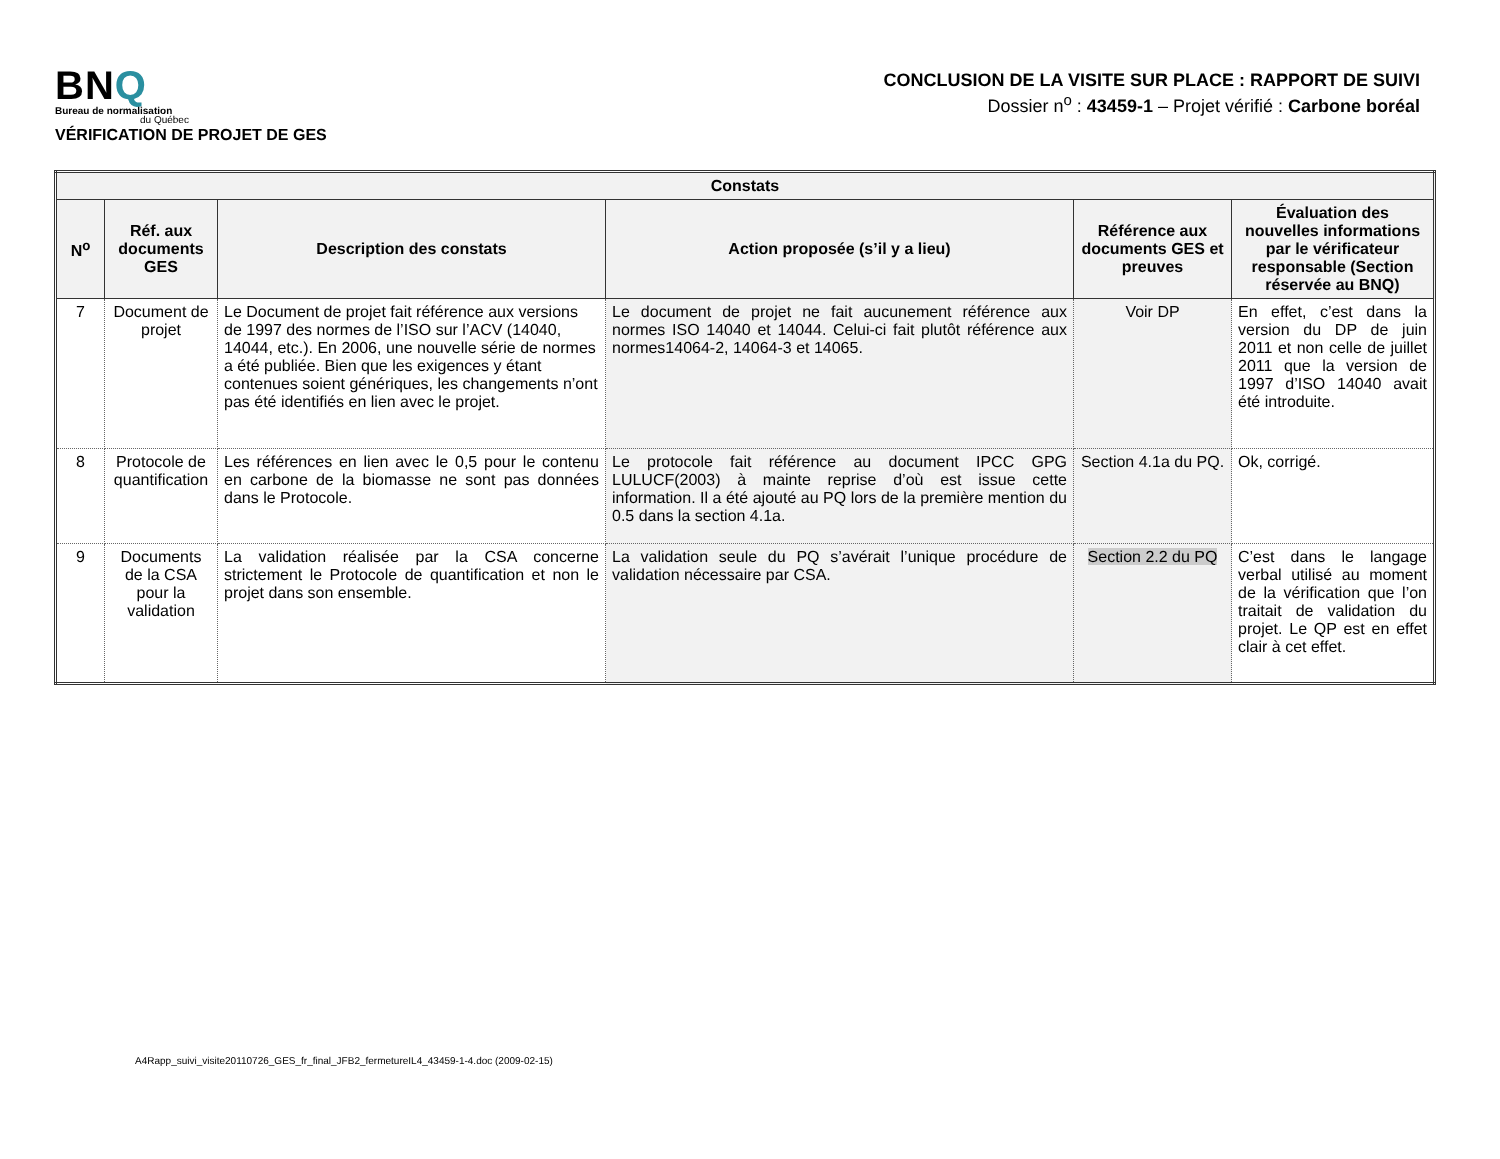BNQ
Bureau de normalisation
du Québec
VÉRIFICATION DE PROJET DE GES
CONCLUSION DE LA VISITE SUR PLACE : RAPPORT DE SUIVI
Dossier n<sup>o</sup> : 43459-1 – Projet vérifié : Carbone boréal
| Constats | | | | | |
| --- | --- | --- | --- | --- | --- |
| N<sup>o</sup> | Réf. aux documents GES | Description des constats | Action proposée (s’il y a lieu) | Référence aux documents GES et preuves | Évaluation des nouvelles informations par le vérificateur responsable (Section réservée au BNQ) |
| 7 | Document de projet | Le Document de projet fait référence aux versions de 1997 des normes de l’ISO sur l’ACV (14040, 14044, etc.). En 2006, une nouvelle série de normes a été publiée. Bien que les exigences y étant contenues soient génériques, les changements n’ont pas été identifiés en lien avec le projet. | Le document de projet ne fait aucunement référence aux normes ISO 14040 et 14044. Celui-ci fait plutôt référence aux normes14064-2, 14064-3 et 14065. | Voir DP | En effet, c’est dans la version du DP de juin 2011 et non celle de juillet 2011 que la version de 1997 d’ISO 14040 avait été introduite. |
| 8 | Protocole de quantification | Les références en lien avec le 0,5 pour le contenu en carbone de la biomasse ne sont pas données dans le Protocole. | Le protocole fait référence au document IPCC GPG LULUCF(2003) à mainte reprise d’où est issue cette information. Il a été ajouté au PQ lors de la première mention du 0.5 dans la section 4.1a. | Section 4.1a du PQ. | Ok, corrigé. |
| 9 | Documents de la CSA pour la validation | La validation réalisée par la CSA concerne strictement le Protocole de quantification et non le projet dans son ensemble. | La validation seule du PQ s’avérait l’unique procédure de validation nécessaire par CSA. | Section 2.2 du PQ | C’est dans le langage verbal utilisé au moment de la vérification que l’on traitait de validation du projet. Le QP est en effet clair à cet effet. |
A4Rapp_suivi_visite20110726_GES_fr_final_JFB2_fermetureIL4_43459-1-4.doc (2009-02-15)